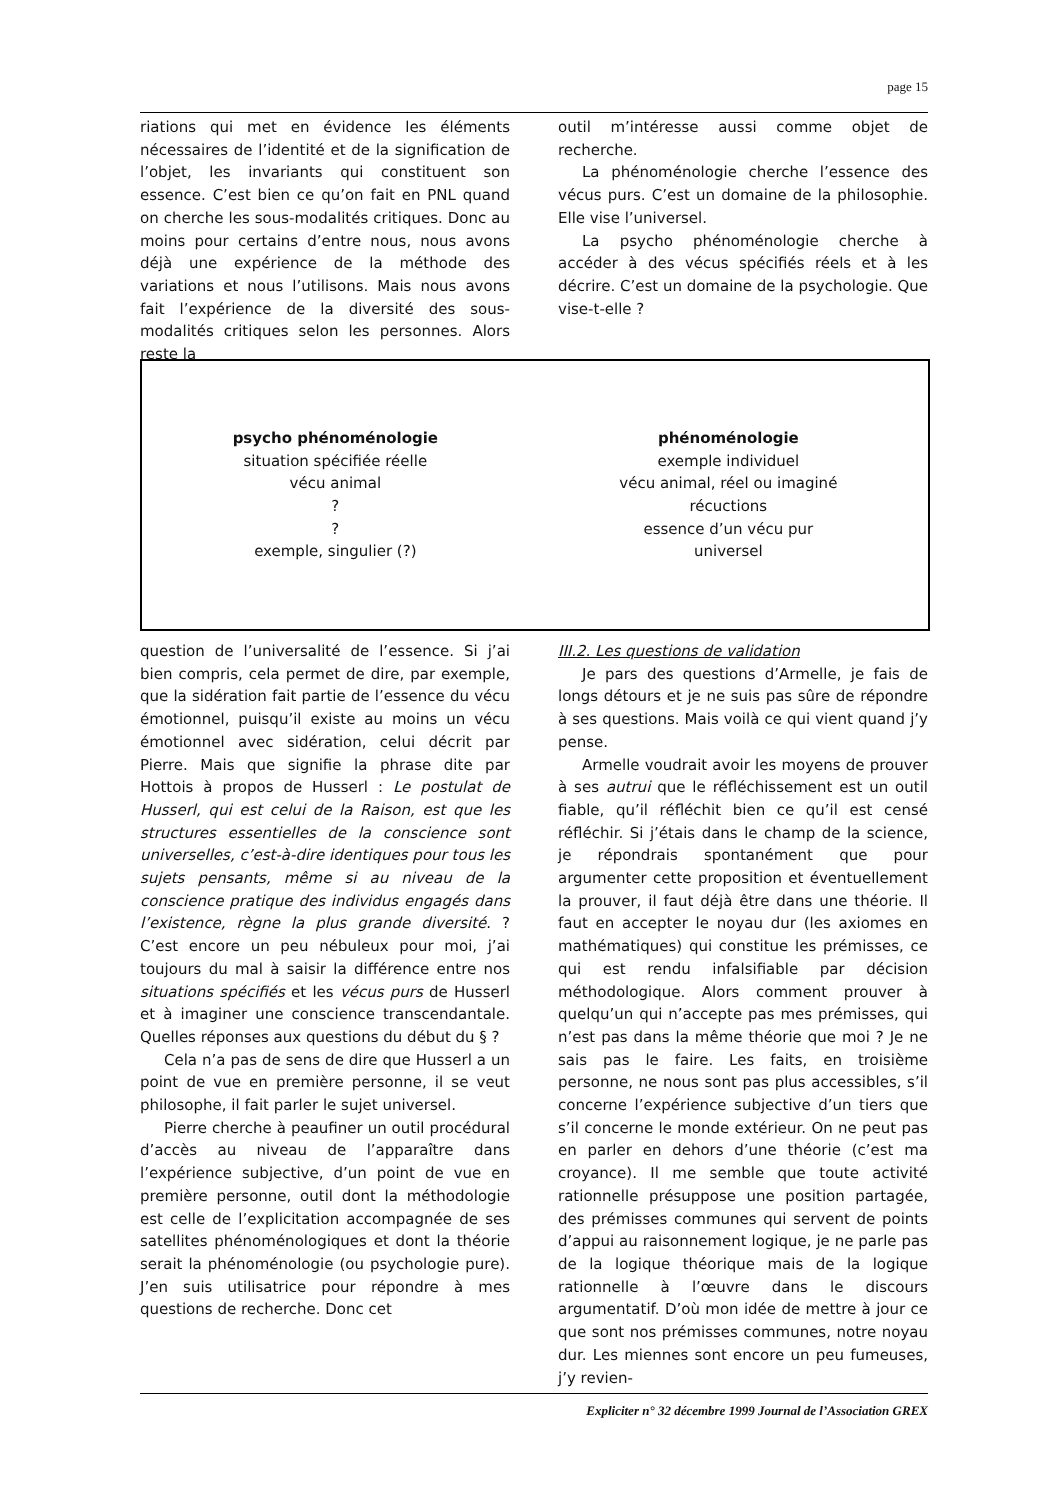page 15
riations qui met en évidence les éléments nécessaires de l’identité et de la signification de l’objet, les invariants qui constituent son essence. C’est bien ce qu’on fait en PNL quand on cherche les sous-modalités critiques. Donc au moins pour certains d’entre nous, nous avons déjà une expérience de la méthode des variations et nous l’utilisons. Mais nous avons fait l’expérience de la diversité des sous-modalités critiques selon les personnes. Alors reste la
outil m’intéresse aussi comme objet de recherche.
La phénoménologie cherche l’essence des vécus purs. C’est un domaine de la philosophie. Elle vise l’universel.
La psycho phénoménologie cherche à accéder à des vécus spécifiés réels et à les décrire. C’est un domaine de la psychologie. Que vise-t-elle ?
psycho phénoménologie
situation spécifiée réelle
vécu animal
?
?
exemple, singulier (?)
phénoménologie
exemple individuel
vécu animal, réel ou imaginé
récuctions
essence d’un vécu pur
universel
question de l’universalité de l’essence. Si j’ai bien compris, cela permet de dire, par exemple, que la sidération fait partie de l’essence du vécu émotionnel, puisqu’il existe au moins un vécu émotionnel avec sidération, celui décrit par Pierre. Mais que signifie la phrase dite par Hottois à propos de Husserl : Le postulat de Husserl, qui est celui de la Raison, est que les structures essentielles de la conscience sont universelles, c’est-à-dire identiques pour tous les sujets pensants, même si au niveau de la conscience pratique des individus engagés dans l’existence, règne la plus grande diversité. ? C’est encore un peu nébuleux pour moi, j’ai toujours du mal à saisir la différence entre nos situations spécifiés et les vécus purs de Husserl et à imaginer une conscience transcendantale. Quelles réponses aux questions du début du § ?
Cela n’a pas de sens de dire que Husserl a un point de vue en première personne, il se veut philosophe, il fait parler le sujet universel.
Pierre cherche à peaufiner un outil procédural d’accès au niveau de l’apparaître dans l’expérience subjective, d’un point de vue en première personne, outil dont la méthodologie est celle de l’explicitation accompagnée de ses satellites phénoménologiques et dont la théorie serait la phénoménologie (ou psychologie pure). J’en suis utilisatrice pour répondre à mes questions de recherche. Donc cet
III.2. Les questions de validation
Je pars des questions d’Armelle, je fais de longs détours et je ne suis pas sûre de répondre à ses questions. Mais voilà ce qui vient quand j’y pense.
Armelle voudrait avoir les moyens de prouver à ses autrui que le réfléchissement est un outil fiable, qu’il réfléchit bien ce qu’il est censé réfléchir. Si j’étais dans le champ de la science, je répondrais spontanément que pour argumenter cette proposition et éventuellement la prouver, il faut déjà être dans une théorie. Il faut en accepter le noyau dur (les axiomes en mathématiques) qui constitue les prémisses, ce qui est rendu infalsifiable par décision méthodologique. Alors comment prouver à quelqu’un qui n’accepte pas mes prémisses, qui n’est pas dans la même théorie que moi ? Je ne sais pas le faire. Les faits, en troisième personne, ne nous sont pas plus accessibles, s’il concerne l’expérience subjective d’un tiers que s’il concerne le monde extérieur. On ne peut pas en parler en dehors d’une théorie (c’est ma croyance). Il me semble que toute activité rationnelle présuppose une position partagée, des prémisses communes qui servent de points d’appui au raisonnement logique, je ne parle pas de la logique théorique mais de la logique rationnelle à l’œuvre dans le discours argumentatif. D’où mon idée de mettre à jour ce que sont nos prémisses communes, notre noyau dur. Les miennes sont encore un peu fumeuses, j’y revien-
Expliciter n° 32 décembre 1999 Journal de l’Association GREX